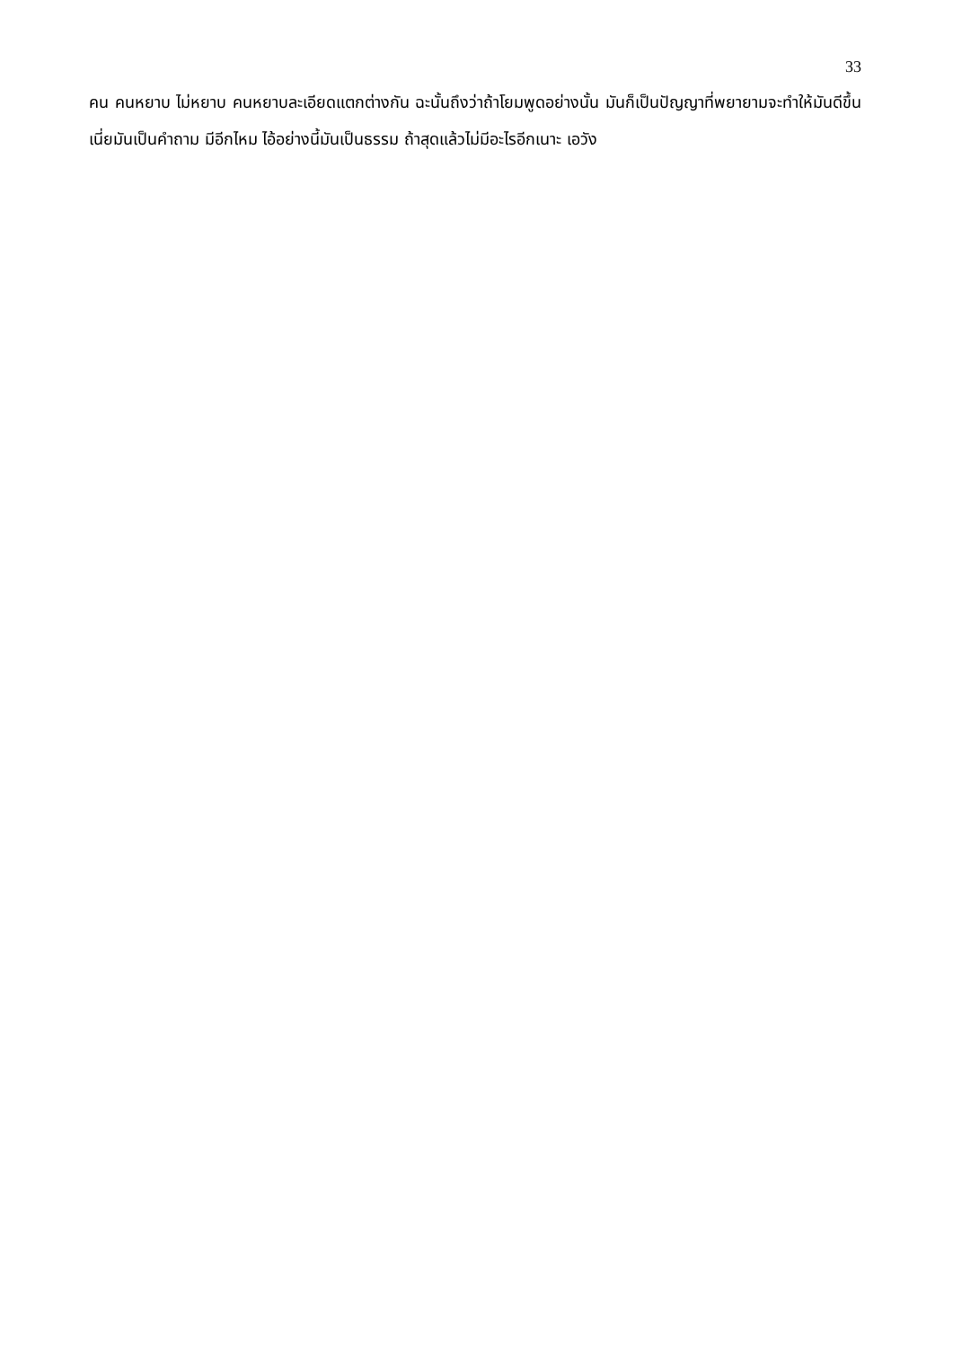33
คน คนหยาบ ไม่หยาบ คนหยาบละเอียดแตกต่างกัน ฉะนั้นถึงว่าถ้าโยมพูดอย่างนั้น มันก็เป็นปัญญาที่พยายามจะทำให้มันดีขึ้น เนี่ยมันเป็นคำถาม มีอีกไหม ไอ้อย่างนี้มันเป็นธรรม ถ้าสุดแล้วไม่มีอะไรอีกเนาะ เอวัง